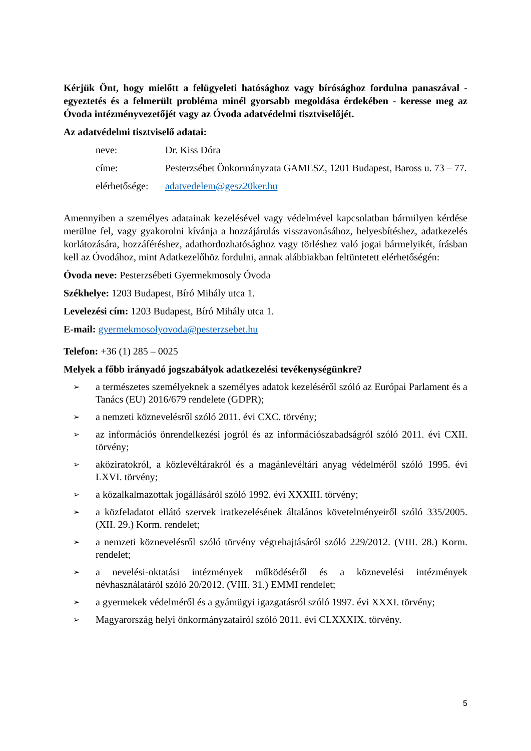Kérjük Önt, hogy mielőtt a felügyeleti hatósághoz vagy bírósághoz fordulna panaszával - egyeztetés és a felmerült probléma minél gyorsabb megoldása érdekében - keresse meg az Óvoda intézményvezetőjét vagy az Óvoda adatvédelmi tisztviselőjét.
Az adatvédelmi tisztviselő adatai:
neve: Dr. Kiss Dóra
címe: Pesterzsébet Önkormányzata GAMESZ, 1201 Budapest, Baross u. 73 – 77.
elérhetősége:
adatvedelem@gesz20ker.hu
Amennyiben a személyes adatainak kezelésével vagy védelmével kapcsolatban bármilyen kérdése merülne fel, vagy gyakorolni kívánja a hozzájárulás visszavonásához, helyesbítéshez, adatkezelés korlátozására, hozzáféréshez, adathordozhatósághoz vagy törléshez való jogai bármelyikét, írásban kell az Óvodához, mint Adatkezelőhöz fordulni, annak alábbiakban feltüntetett elérhetőségén:
Óvoda neve: Pesterzsébeti Gyermekmosoly Óvoda
Székhelye: 1203 Budapest, Bíró Mihály utca 1.
Levelezési cím: 1203 Budapest, Bíró Mihály utca 1.
E-mail: gyermekmosolyovoda@pesterzsebet.hu
Telefon: +36 (1) 285 – 0025
Melyek a főbb irányadó jogszabályok adatkezelési tevékenységünkre?
➢ a természetes személyeknek a személyes adatok kezeléséről szóló az Európai Parlament és a Tanács (EU) 2016/679 rendelete (GDPR);
➢ a nemzeti köznevelésről szóló 2011. évi CXC. törvény;
➢ az információs önrendelkezési jogról és az információszabadságról szóló 2011. évi CXII. törvény;
➢ aköziratokról, a közlevéltárakról és a magánlevéltári anyag védelméről szóló 1995. évi LXVI. törvény;
➢ a közalkalmazottak jogállásáról szóló 1992. évi XXXIII. törvény;
➢ a közfeladatot ellátó szervek iratkezelésének általános követelményeiről szóló 335/2005. (XII. 29.) Korm. rendelet;
➢ a nemzeti köznevelésről szóló törvény végrehajtásáról szóló 229/2012. (VIII. 28.) Korm. rendelet;
➢ a nevelési-oktatási intézmények működéséről és a köznevelési intézmények névhasználatáról szóló 20/2012. (VIII. 31.) EMMI rendelet;
➢ a gyermekek védelméről és a gyámügyi igazgatásról szóló 1997. évi XXXI. törvény;
➢ Magyarország helyi önkormányzatairól szóló 2011. évi CLXXXIX. törvény.
5